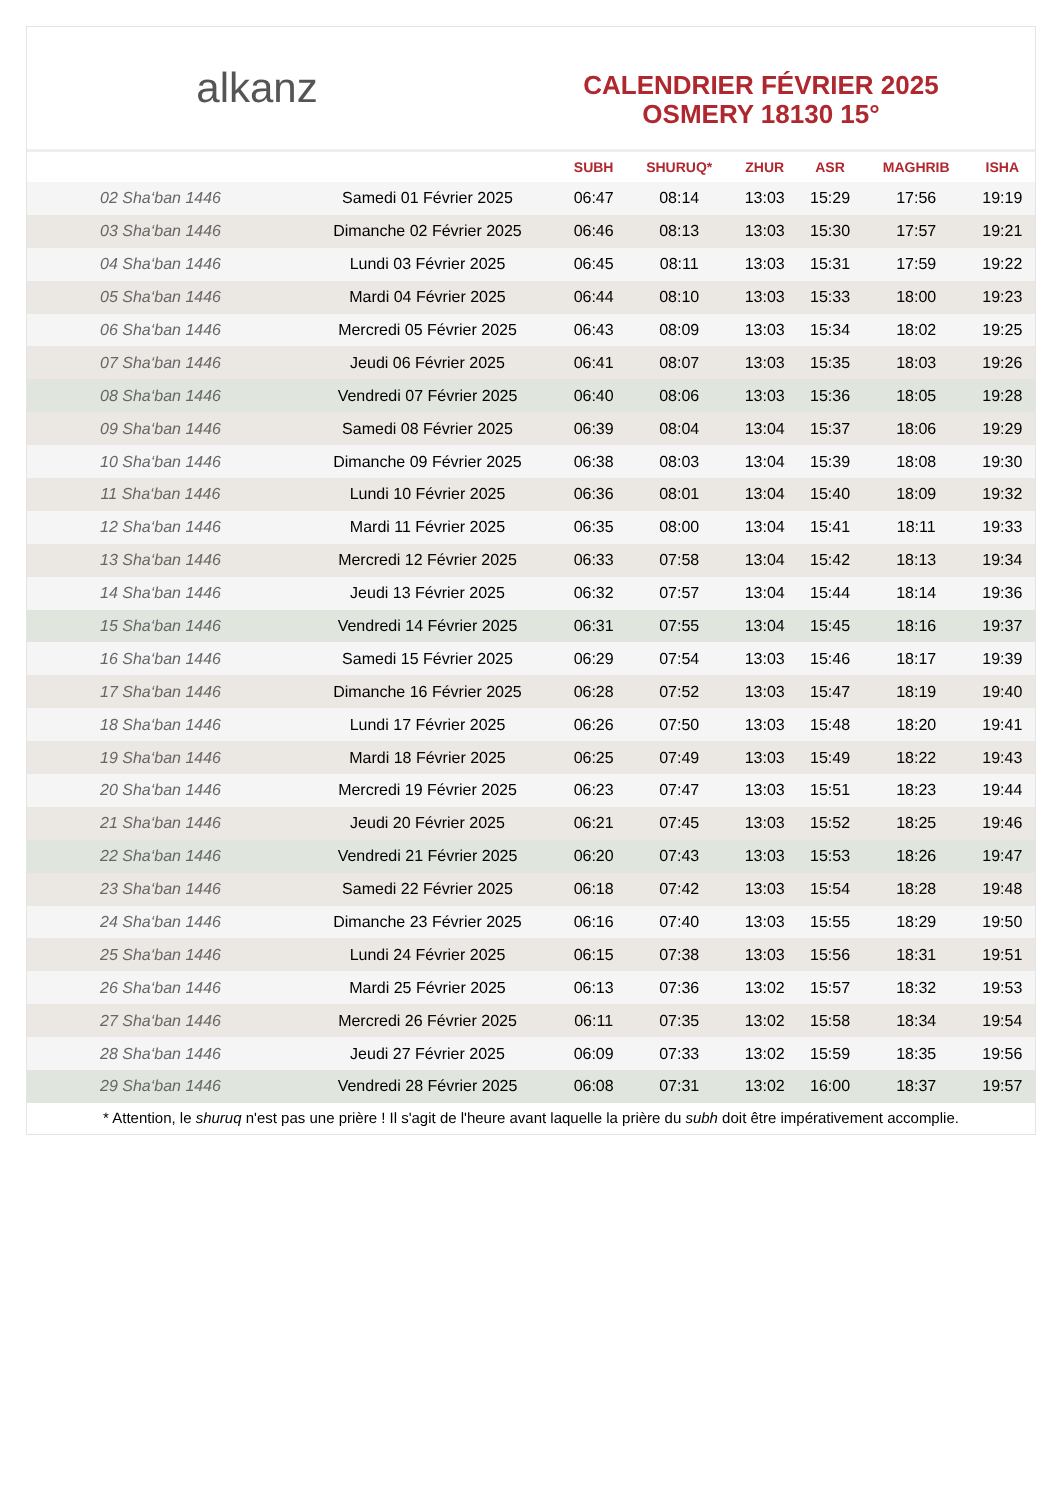alkanz
CALENDRIER FÉVRIER 2025
OSMERY 18130 15°
| | | SUBH | SHURUQ* | ZHUR | ASR | MAGHRIB | ISHA |
| --- | --- | --- | --- | --- | --- | --- | --- |
| 02 Sha‘ban 1446 | Samedi 01 Février 2025 | 06:47 | 08:14 | 13:03 | 15:29 | 17:56 | 19:19 |
| 03 Sha‘ban 1446 | Dimanche 02 Février 2025 | 06:46 | 08:13 | 13:03 | 15:30 | 17:57 | 19:21 |
| 04 Sha‘ban 1446 | Lundi 03 Février 2025 | 06:45 | 08:11 | 13:03 | 15:31 | 17:59 | 19:22 |
| 05 Sha‘ban 1446 | Mardi 04 Février 2025 | 06:44 | 08:10 | 13:03 | 15:33 | 18:00 | 19:23 |
| 06 Sha‘ban 1446 | Mercredi 05 Février 2025 | 06:43 | 08:09 | 13:03 | 15:34 | 18:02 | 19:25 |
| 07 Sha‘ban 1446 | Jeudi 06 Février 2025 | 06:41 | 08:07 | 13:03 | 15:35 | 18:03 | 19:26 |
| 08 Sha‘ban 1446 | Vendredi 07 Février 2025 | 06:40 | 08:06 | 13:03 | 15:36 | 18:05 | 19:28 |
| 09 Sha‘ban 1446 | Samedi 08 Février 2025 | 06:39 | 08:04 | 13:04 | 15:37 | 18:06 | 19:29 |
| 10 Sha‘ban 1446 | Dimanche 09 Février 2025 | 06:38 | 08:03 | 13:04 | 15:39 | 18:08 | 19:30 |
| 11 Sha‘ban 1446 | Lundi 10 Février 2025 | 06:36 | 08:01 | 13:04 | 15:40 | 18:09 | 19:32 |
| 12 Sha‘ban 1446 | Mardi 11 Février 2025 | 06:35 | 08:00 | 13:04 | 15:41 | 18:11 | 19:33 |
| 13 Sha‘ban 1446 | Mercredi 12 Février 2025 | 06:33 | 07:58 | 13:04 | 15:42 | 18:13 | 19:34 |
| 14 Sha‘ban 1446 | Jeudi 13 Février 2025 | 06:32 | 07:57 | 13:04 | 15:44 | 18:14 | 19:36 |
| 15 Sha‘ban 1446 | Vendredi 14 Février 2025 | 06:31 | 07:55 | 13:04 | 15:45 | 18:16 | 19:37 |
| 16 Sha‘ban 1446 | Samedi 15 Février 2025 | 06:29 | 07:54 | 13:03 | 15:46 | 18:17 | 19:39 |
| 17 Sha‘ban 1446 | Dimanche 16 Février 2025 | 06:28 | 07:52 | 13:03 | 15:47 | 18:19 | 19:40 |
| 18 Sha‘ban 1446 | Lundi 17 Février 2025 | 06:26 | 07:50 | 13:03 | 15:48 | 18:20 | 19:41 |
| 19 Sha‘ban 1446 | Mardi 18 Février 2025 | 06:25 | 07:49 | 13:03 | 15:49 | 18:22 | 19:43 |
| 20 Sha‘ban 1446 | Mercredi 19 Février 2025 | 06:23 | 07:47 | 13:03 | 15:51 | 18:23 | 19:44 |
| 21 Sha‘ban 1446 | Jeudi 20 Février 2025 | 06:21 | 07:45 | 13:03 | 15:52 | 18:25 | 19:46 |
| 22 Sha‘ban 1446 | Vendredi 21 Février 2025 | 06:20 | 07:43 | 13:03 | 15:53 | 18:26 | 19:47 |
| 23 Sha‘ban 1446 | Samedi 22 Février 2025 | 06:18 | 07:42 | 13:03 | 15:54 | 18:28 | 19:48 |
| 24 Sha‘ban 1446 | Dimanche 23 Février 2025 | 06:16 | 07:40 | 13:03 | 15:55 | 18:29 | 19:50 |
| 25 Sha‘ban 1446 | Lundi 24 Février 2025 | 06:15 | 07:38 | 13:03 | 15:56 | 18:31 | 19:51 |
| 26 Sha‘ban 1446 | Mardi 25 Février 2025 | 06:13 | 07:36 | 13:02 | 15:57 | 18:32 | 19:53 |
| 27 Sha‘ban 1446 | Mercredi 26 Février 2025 | 06:11 | 07:35 | 13:02 | 15:58 | 18:34 | 19:54 |
| 28 Sha‘ban 1446 | Jeudi 27 Février 2025 | 06:09 | 07:33 | 13:02 | 15:59 | 18:35 | 19:56 |
| 29 Sha‘ban 1446 | Vendredi 28 Février 2025 | 06:08 | 07:31 | 13:02 | 16:00 | 18:37 | 19:57 |
* Attention, le shuruq n'est pas une prière ! Il s'agit de l'heure avant laquelle la prière du subh doit être impérativement accomplie.